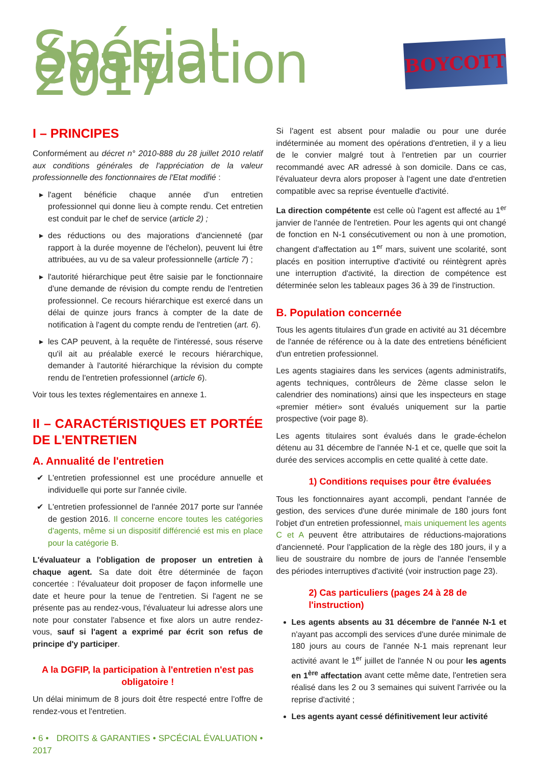Spécial évaluation 2017
BOYCOTT
I – PRINCIPES
Conformément au décret n° 2010-888 du 28 juillet 2010 relatif aux conditions générales de l'appréciation de la valeur professionnelle des fonctionnaires de l'Etat modifié :
l'agent bénéficie chaque année d'un entretien professionnel qui donne lieu à compte rendu. Cet entretien est conduit par le chef de service (article 2) ;
des réductions ou des majorations d'ancienneté (par rapport à la durée moyenne de l'échelon), peuvent lui être attribuées, au vu de sa valeur professionnelle (article 7) ;
l'autorité hiérarchique peut être saisie par le fonctionnaire d'une demande de révision du compte rendu de l'entretien professionnel. Ce recours hiérarchique est exercé dans un délai de quinze jours francs à compter de la date de notification à l'agent du compte rendu de l'entretien (art. 6).
les CAP peuvent, à la requête de l'intéressé, sous réserve qu'il ait au préalable exercé le recours hiérarchique, demander à l'autorité hiérarchique la révision du compte rendu de l'entretien professionnel (article 6).
Voir tous les textes réglementaires en annexe 1.
II – CARACTÉRISTIQUES ET PORTÉE DE L'ENTRETIEN
A. Annualité de l'entretien
L'entretien professionnel est une procédure annuelle et individuelle qui porte sur l'année civile.
L'entretien professionnel de l'année 2017 porte sur l'année de gestion 2016. Il concerne encore toutes les catégories d'agents, même si un dispositif différencié est mis en place pour la catégorie B.
L'évaluateur a l'obligation de proposer un entretien à chaque agent. Sa date doit être déterminée de façon concertée : l'évaluateur doit proposer de façon informelle une date et heure pour la tenue de l'entretien. Si l'agent ne se présente pas au rendez-vous, l'évaluateur lui adresse alors une note pour constater l'absence et fixe alors un autre rendez-vous, sauf si l'agent a exprimé par écrit son refus de principe d'y participer.
A la DGFIP, la participation à l'entretien n'est pas obligatoire !
Un délai minimum de 8 jours doit être respecté entre l'offre de rendez-vous et l'entretien.
• 6 • DROITS & GARANTIES • SPCÉCIAL ÉVALUATION • 2017
Si l'agent est absent pour maladie ou pour une durée indéterminée au moment des opérations d'entretien, il y a lieu de le convier malgré tout à l'entretien par un courrier recommandé avec AR adressé à son domicile. Dans ce cas, l'évaluateur devra alors proposer à l'agent une date d'entretien compatible avec sa reprise éventuelle d'activité.
La direction compétente est celle où l'agent est affecté au 1<sup>er</sup> janvier de l'année de l'entretien. Pour les agents qui ont changé de fonction en N-1 consécutivement ou non à une promotion, changent d'affectation au 1<sup>er</sup> mars, suivent une scolarité, sont placés en position interruptive d'activité ou réintègrent après une interruption d'activité, la direction de compétence est déterminée selon les tableaux pages 36 à 39 de l'instruction.
B. Population concernée
Tous les agents titulaires d'un grade en activité au 31 décembre de l'année de référence ou à la date des entretiens bénéficient d'un entretien professionnel.
Les agents stagiaires dans les services (agents administratifs, agents techniques, contrôleurs de 2ème classe selon le calendrier des nominations) ainsi que les inspecteurs en stage «premier métier» sont évalués uniquement sur la partie prospective (voir page 8).
Les agents titulaires sont évalués dans le grade-échelon détenu au 31 décembre de l'année N-1 et ce, quelle que soit la durée des services accomplis en cette qualité à cette date.
1) Conditions requises pour être évaluées
Tous les fonctionnaires ayant accompli, pendant l'année de gestion, des services d'une durée minimale de 180 jours font l'objet d'un entretien professionnel, mais uniquement les agents C et A peuvent être attributaires de réductions-majorations d'ancienneté. Pour l'application de la règle des 180 jours, il y a lieu de soustraire du nombre de jours de l'année l'ensemble des périodes interruptives d'activité (voir instruction page 23).
2) Cas particuliers (pages 24 à 28 de l'instruction)
Les agents absents au 31 décembre de l'année N-1 et n'ayant pas accompli des services d'une durée minimale de 180 jours au cours de l'année N-1 mais reprenant leur activité avant le 1<sup>er</sup> juillet de l'année N ou pour les agents en 1<sup>ère</sup> affectation avant cette même date, l'entretien sera réalisé dans les 2 ou 3 semaines qui suivent l'arrivée ou la reprise d'activité ;
Les agents ayant cessé définitivement leur activité